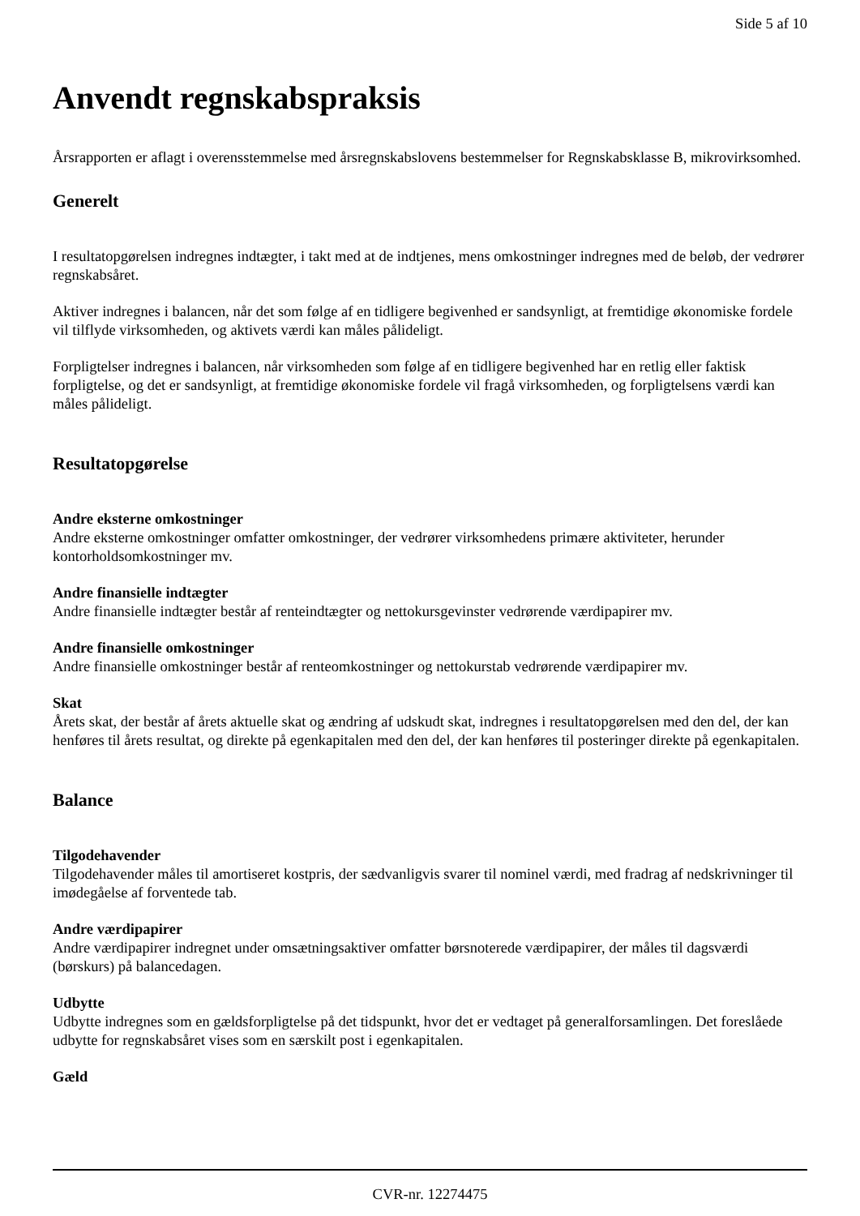Side 5 af 10
Anvendt regnskabspraksis
Årsrapporten er aflagt i overensstemmelse med årsregnskabslovens bestemmelser for Regnskabsklasse B, mikrovirksomhed.
Generelt
I resultatopgørelsen indregnes indtægter, i takt med at de indtjenes, mens omkostninger indregnes med de beløb, der vedrører regnskabsåret.
Aktiver indregnes i balancen, når det som følge af en tidligere begivenhed er sandsynligt, at fremtidige økonomiske fordele vil tilflyde virksomheden, og aktivets værdi kan måles pålideligt.
Forpligtelser indregnes i balancen, når virksomheden som følge af en tidligere begivenhed har en retlig eller faktisk forpligtelse, og det er sandsynligt, at fremtidige økonomiske fordele vil fragå virksomheden, og forpligtelsens værdi kan måles pålideligt.
Resultatopgørelse
Andre eksterne omkostninger
Andre eksterne omkostninger omfatter omkostninger, der vedrører virksomhedens primære aktiviteter, herunder kontorholdsomkostninger mv.
Andre finansielle indtægter
Andre finansielle indtægter består af renteindtægter og nettokursgevinster vedrørende værdipapirer mv.
Andre finansielle omkostninger
Andre finansielle omkostninger består af renteomkostninger og nettokurstab vedrørende værdipapirer mv.
Skat
Årets skat, der består af årets aktuelle skat og ændring af udskudt skat, indregnes i resultatopgørelsen med den del, der kan henføres til årets resultat, og direkte på egenkapitalen med den del, der kan henføres til posteringer direkte på egenkapitalen.
Balance
Tilgodehavender
Tilgodehavender måles til amortiseret kostpris, der sædvanligvis svarer til nominel værdi, med fradrag af nedskrivninger til imødegåelse af forventede tab.
Andre værdipapirer
Andre værdipapirer indregnet under omsætningsaktiver omfatter børsnoterede værdipapirer, der måles til dagsværdi (børskurs) på balancedagen.
Udbytte
Udbytte indregnes som en gældsforpligtelse på det tidspunkt, hvor det er vedtaget på generalforsamlingen. Det foreslåede udbytte for regnskabsåret vises som en særskilt post i egenkapitalen.
Gæld
CVR-nr. 12274475